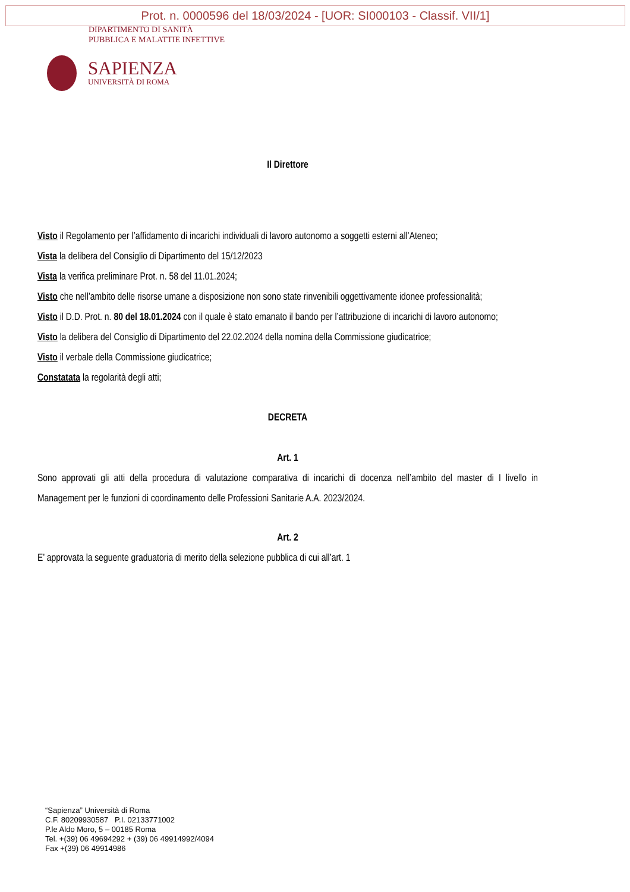Prot. n. 0000596 del 18/03/2024 - [UOR: SI000103 - Classif. VII/1]
DIPARTIMENTO DI SANITÀ
PUBBLICA E MALATTIE INFETTIVE
SAPIENZA
UNIVERSITÀ DI ROMA
Il Direttore
Visto il Regolamento per l’affidamento di incarichi individuali di lavoro autonomo a soggetti esterni all’Ateneo;
Vista la delibera del Consiglio di Dipartimento del 15/12/2023
Vista la verifica preliminare Prot. n. 58 del 11.01.2024;
Visto che nell’ambito delle risorse umane a disposizione non sono state rinvenibili oggettivamente idonee professionalità;
Visto il D.D. Prot. n. 80 del 18.01.2024 con il quale è stato emanato il bando per l’attribuzione di incarichi di lavoro autonomo;
Visto la delibera del Consiglio di Dipartimento del 22.02.2024 della nomina della Commissione giudicatrice;
Visto il verbale della Commissione giudicatrice;
Constatata la regolarità degli atti;
DECRETA
Art. 1
Sono approvati gli atti della procedura di valutazione comparativa di incarichi di docenza nell’ambito del master di I livello in Management per le funzioni di coordinamento delle Professioni Sanitarie A.A. 2023/2024.
Art. 2
E’ approvata la seguente graduatoria di merito della selezione pubblica di cui all’art. 1
“Sapienza” Università di Roma
C.F. 80209930587 P.I. 02133771002
P.le Aldo Moro, 5 – 00185 Roma
Tel. +(39) 06 49694292 + (39) 06 49914992/4094
Fax +(39) 06 49914986